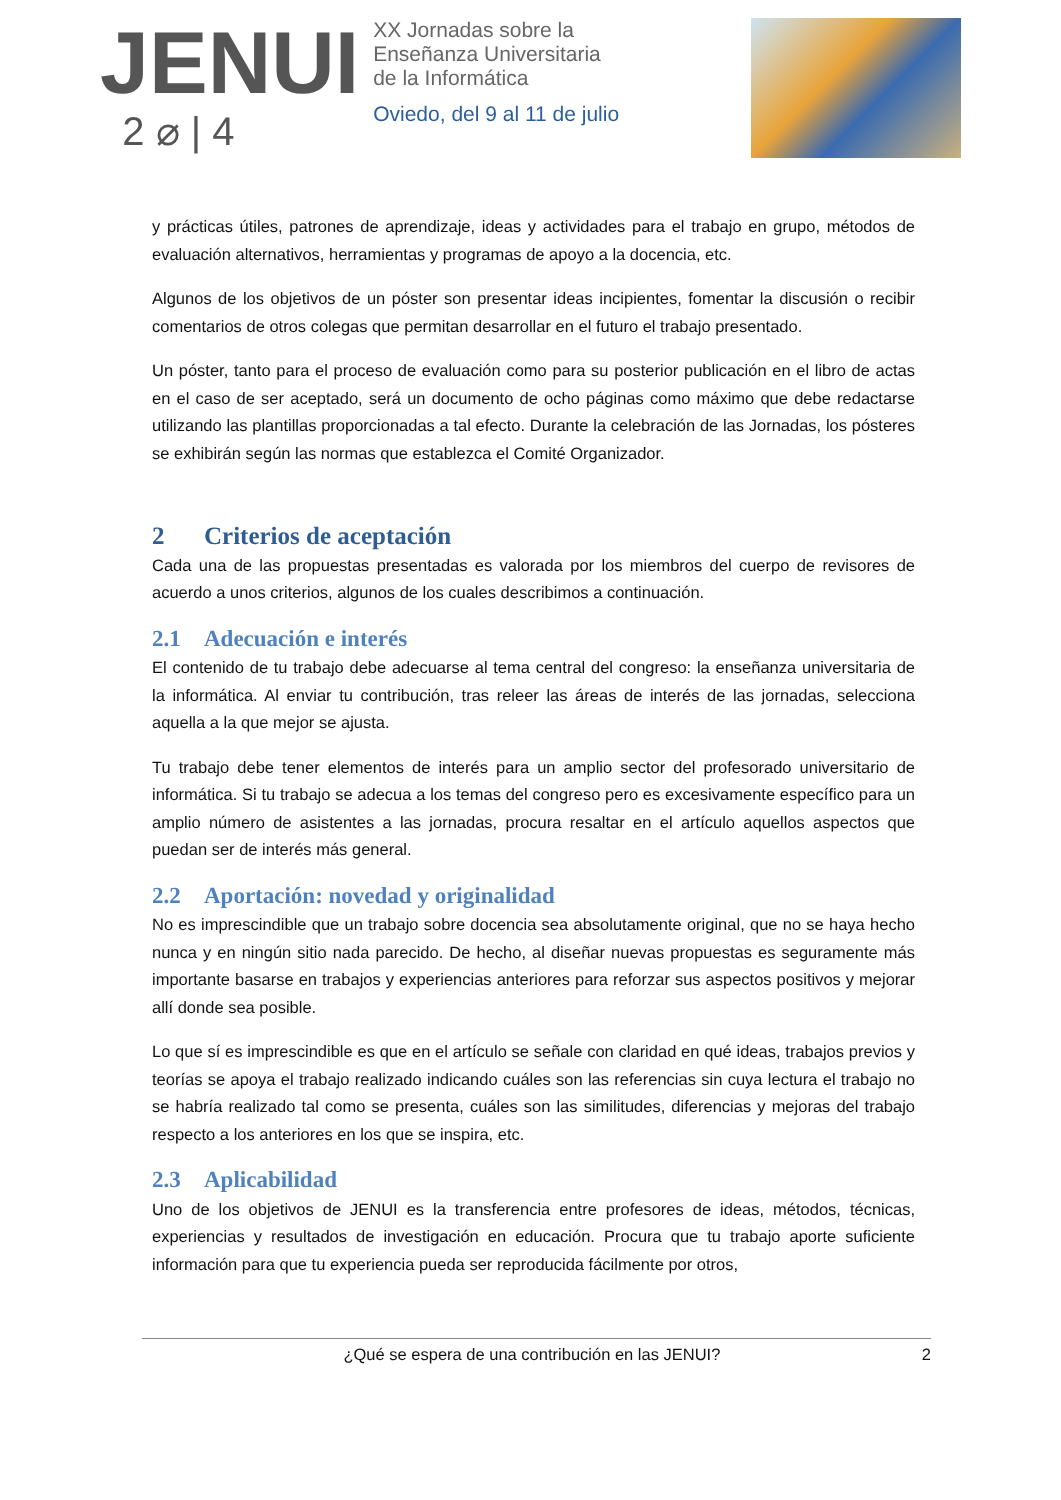JENUI
2 ⌀ | 4
XX Jornadas sobre la
Enseñanza Universitaria
de la Informática
Oviedo, del 9 al 11 de julio
y prácticas útiles, patrones de aprendizaje, ideas y actividades para el trabajo en grupo, métodos de evaluación alternativos, herramientas y programas de apoyo a la docencia, etc.
Algunos de los objetivos de un póster son presentar ideas incipientes, fomentar la discusión o recibir comentarios de otros colegas que permitan desarrollar en el futuro el trabajo presentado.
Un póster, tanto para el proceso de evaluación como para su posterior publicación en el libro de actas en el caso de ser aceptado, será un documento de ocho páginas como máximo que debe redactarse utilizando las plantillas proporcionadas a tal efecto. Durante la celebración de las Jornadas, los pósteres se exhibirán según las normas que establezca el Comité Organizador.
2 Criterios de aceptación
Cada una de las propuestas presentadas es valorada por los miembros del cuerpo de revisores de acuerdo a unos criterios, algunos de los cuales describimos a continuación.
2.1 Adecuación e interés
El contenido de tu trabajo debe adecuarse al tema central del congreso: la enseñanza universitaria de la informática. Al enviar tu contribución, tras releer las áreas de interés de las jornadas, selecciona aquella a la que mejor se ajusta.
Tu trabajo debe tener elementos de interés para un amplio sector del profesorado universitario de informática. Si tu trabajo se adecua a los temas del congreso pero es excesivamente específico para un amplio número de asistentes a las jornadas, procura resaltar en el artículo aquellos aspectos que puedan ser de interés más general.
2.2 Aportación: novedad y originalidad
No es imprescindible que un trabajo sobre docencia sea absolutamente original, que no se haya hecho nunca y en ningún sitio nada parecido. De hecho, al diseñar nuevas propuestas es seguramente más importante basarse en trabajos y experiencias anteriores para reforzar sus aspectos positivos y mejorar allí donde sea posible.
Lo que sí es imprescindible es que en el artículo se señale con claridad en qué ideas, trabajos previos y teorías se apoya el trabajo realizado indicando cuáles son las referencias sin cuya lectura el trabajo no se habría realizado tal como se presenta, cuáles son las similitudes, diferencias y mejoras del trabajo respecto a los anteriores en los que se inspira, etc.
2.3 Aplicabilidad
Uno de los objetivos de JENUI es la transferencia entre profesores de ideas, métodos, técnicas, experiencias y resultados de investigación en educación. Procura que tu trabajo aporte suficiente información para que tu experiencia pueda ser reproducida fácilmente por otros,
¿Qué se espera de una contribución en las JENUI? 2